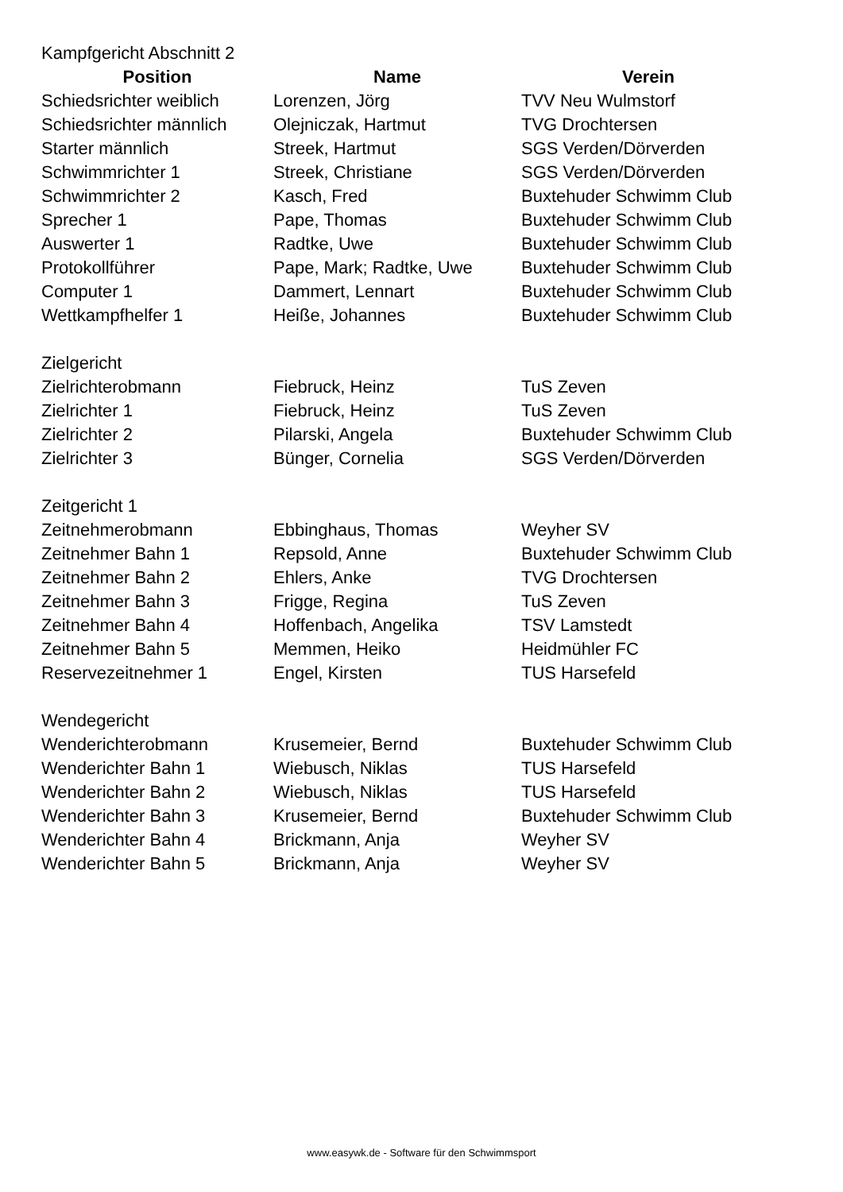| Kampfgericht Abschnitt 2 | | |
| Position | Name | Verein |
| Schiedsrichter weiblich | Lorenzen, Jörg | TVV Neu Wulmstorf |
| Schiedsrichter männlich | Olejniczak, Hartmut | TVG Drochtersen |
| Starter männlich | Streek, Hartmut | SGS Verden/Dörverden |
| Schwimmrichter 1 | Streek, Christiane | SGS Verden/Dörverden |
| Schwimmrichter 2 | Kasch, Fred | Buxtehuder Schwimm Club |
| Sprecher 1 | Pape, Thomas | Buxtehuder Schwimm Club |
| Auswerter 1 | Radtke, Uwe | Buxtehuder Schwimm Club |
| Protokollführer | Pape, Mark; Radtke, Uwe | Buxtehuder Schwimm Club |
| Computer 1 | Dammert, Lennart | Buxtehuder Schwimm Club |
| Wettkampfhelfer 1 | Heiße, Johannes | Buxtehuder Schwimm Club |
| Zielgericht | | |
| Zielrichterobmann | Fiebruck, Heinz | TuS Zeven |
| Zielrichter 1 | Fiebruck, Heinz | TuS Zeven |
| Zielrichter 2 | Pilarski, Angela | Buxtehuder Schwimm Club |
| Zielrichter 3 | Bünger, Cornelia | SGS Verden/Dörverden |
| Zeitgericht 1 | | |
| Zeitnehmerobmann | Ebbinghaus, Thomas | Weyher SV |
| Zeitnehmer Bahn 1 | Repsold, Anne | Buxtehuder Schwimm Club |
| Zeitnehmer Bahn 2 | Ehlers, Anke | TVG Drochtersen |
| Zeitnehmer Bahn 3 | Frigge, Regina | TuS Zeven |
| Zeitnehmer Bahn 4 | Hoffenbach, Angelika | TSV Lamstedt |
| Zeitnehmer Bahn 5 | Memmen, Heiko | Heidmühler FC |
| Reservezeitnehmer 1 | Engel, Kirsten | TUS Harsefeld |
| Wendegericht | | |
| Wenderichterobmann | Krusemeier, Bernd | Buxtehuder Schwimm Club |
| Wenderichter Bahn 1 | Wiebusch, Niklas | TUS Harsefeld |
| Wenderichter Bahn 2 | Wiebusch, Niklas | TUS Harsefeld |
| Wenderichter Bahn 3 | Krusemeier, Bernd | Buxtehuder Schwimm Club |
| Wenderichter Bahn 4 | Brickmann, Anja | Weyher SV |
| Wenderichter Bahn 5 | Brickmann, Anja | Weyher SV |
www.easywk.de - Software für den Schwimmsport